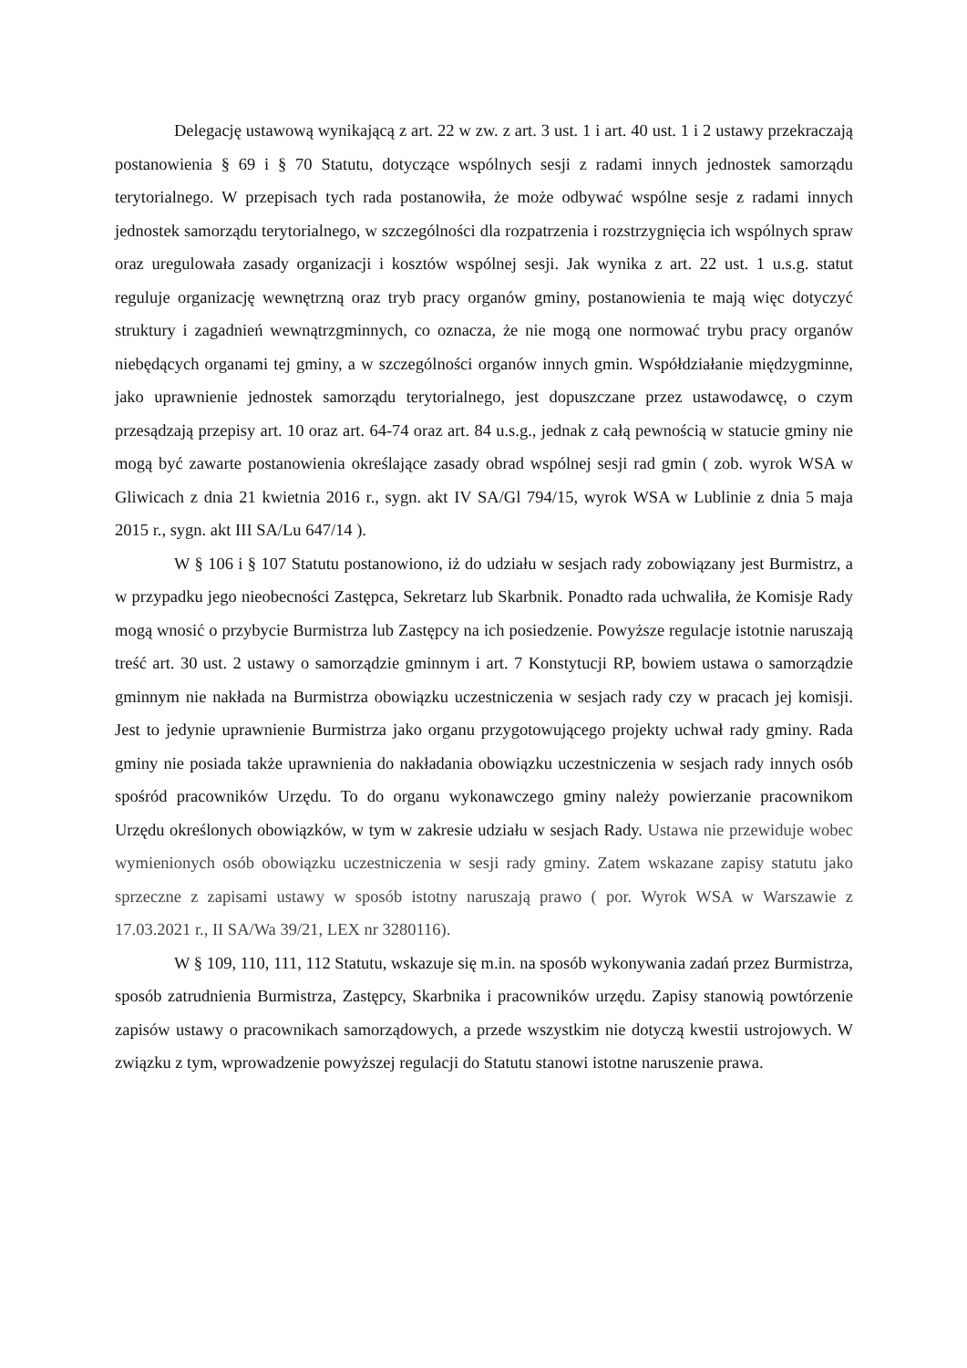Delegację ustawową wynikającą z art. 22 w zw. z art. 3 ust. 1 i art. 40 ust. 1 i 2 ustawy przekraczają postanowienia § 69 i § 70 Statutu, dotyczące wspólnych sesji z radami innych jednostek samorządu terytorialnego. W przepisach tych rada postanowiła, że może odbywać wspólne sesje z radami innych jednostek samorządu terytorialnego, w szczególności dla rozpatrzenia i rozstrzygnięcia ich wspólnych spraw oraz uregulowała zasady organizacji i kosztów wspólnej sesji. Jak wynika z art. 22 ust. 1 u.s.g. statut reguluje organizację wewnętrzną oraz tryb pracy organów gminy, postanowienia te mają więc dotyczyć struktury i zagadnień wewnątrzgminnych, co oznacza, że nie mogą one normować trybu pracy organów niebędących organami tej gminy, a w szczególności organów innych gmin. Współdziałanie międzygminne, jako uprawnienie jednostek samorządu terytorialnego, jest dopuszczane przez ustawodawcę, o czym przesądzają przepisy art. 10 oraz art. 64-74 oraz art. 84 u.s.g., jednak z całą pewnością w statucie gminy nie mogą być zawarte postanowienia określające zasady obrad wspólnej sesji rad gmin ( zob. wyrok WSA w Gliwicach z dnia 21 kwietnia 2016 r., sygn. akt IV SA/Gl 794/15, wyrok WSA w Lublinie z dnia 5 maja 2015 r., sygn. akt III SA/Lu 647/14 ).
W § 106 i § 107 Statutu postanowiono, iż do udziału w sesjach rady zobowiązany jest Burmistrz, a w przypadku jego nieobecności Zastępca, Sekretarz lub Skarbnik. Ponadto rada uchwaliła, że Komisje Rady mogą wnosić o przybycie Burmistrza lub Zastępcy na ich posiedzenie. Powyższe regulacje istotnie naruszają treść art. 30 ust. 2 ustawy o samorządzie gminnym i art. 7 Konstytucji RP, bowiem ustawa o samorządzie gminnym nie nakłada na Burmistrza obowiązku uczestniczenia w sesjach rady czy w pracach jej komisji. Jest to jedynie uprawnienie Burmistrza jako organu przygotowującego projekty uchwał rady gminy. Rada gminy nie posiada także uprawnienia do nakładania obowiązku uczestniczenia w sesjach rady innych osób spośród pracowników Urzędu. To do organu wykonawczego gminy należy powierzanie pracownikom Urzędu określonych obowiązków, w tym w zakresie udziału w sesjach Rady. Ustawa nie przewiduje wobec wymienionych osób obowiązku uczestniczenia w sesji rady gminy. Zatem wskazane zapisy statutu jako sprzeczne z zapisami ustawy w sposób istotny naruszają prawo ( por. Wyrok WSA w Warszawie z 17.03.2021 r., II SA/Wa 39/21, LEX nr 3280116).
W § 109, 110, 111, 112 Statutu, wskazuje się m.in. na sposób wykonywania zadań przez Burmistrza, sposób zatrudnienia Burmistrza, Zastępcy, Skarbnika i pracowników urzędu. Zapisy stanowią powtórzenie zapisów ustawy o pracownikach samorządowych, a przede wszystkim nie dotyczą kwestii ustrojowych. W związku z tym, wprowadzenie powyższej regulacji do Statutu stanowi istotne naruszenie prawa.